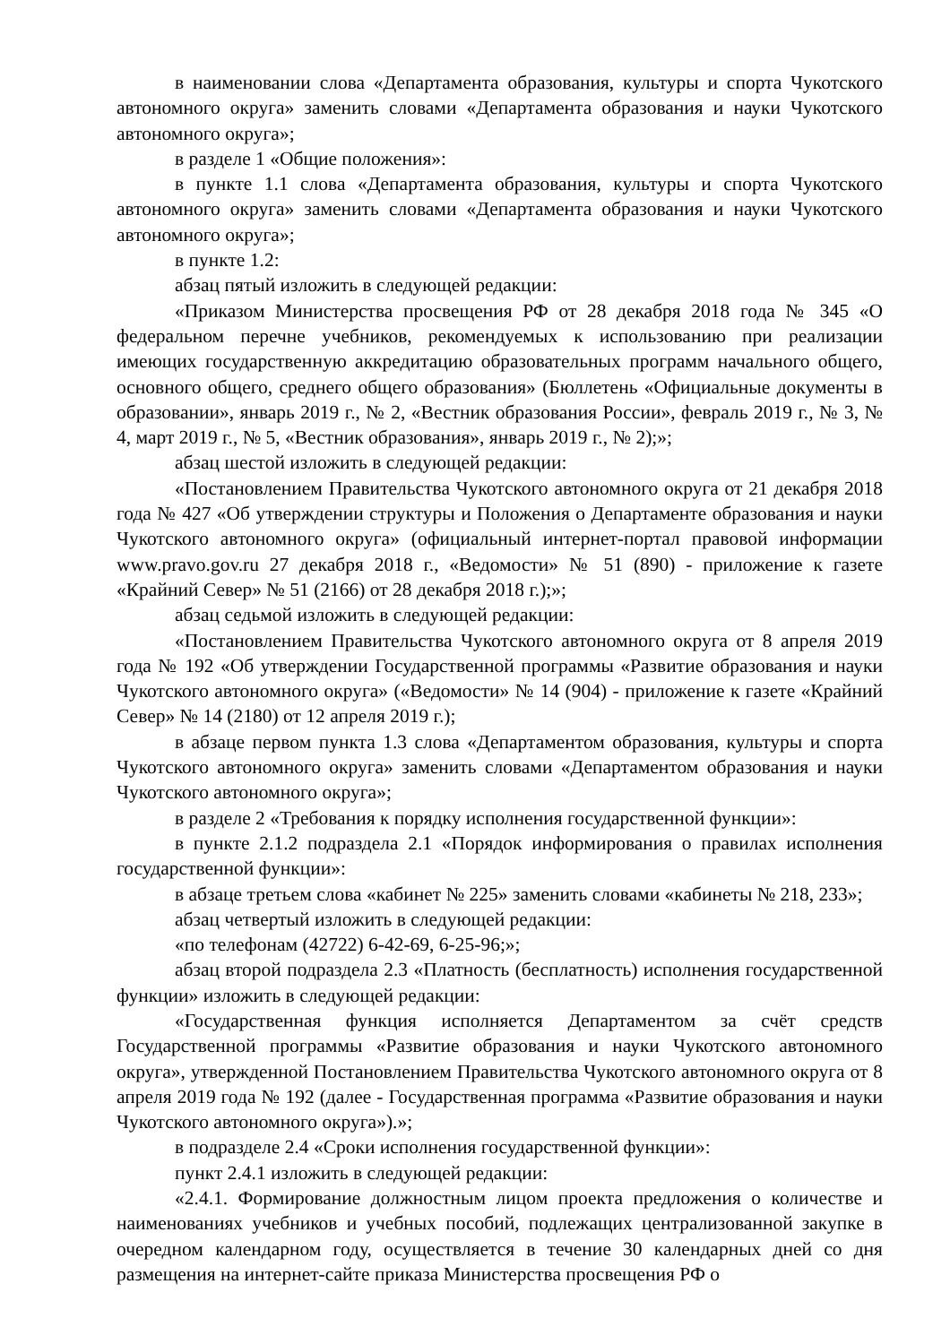в наименовании слова «Департамента образования, культуры и спорта Чукотского автономного округа» заменить словами «Департамента образования и науки Чукотского автономного округа»;
в разделе 1 «Общие положения»:
в пункте 1.1 слова «Департамента образования, культуры и спорта Чукотского автономного округа» заменить словами «Департамента образования и науки Чукотского автономного округа»;
в пункте 1.2:
абзац пятый изложить в следующей редакции:
«Приказом Министерства просвещения РФ от 28 декабря 2018 года № 345 «О федеральном перечне учебников, рекомендуемых к использованию при реализации имеющих государственную аккредитацию образовательных программ начального общего, основного общего, среднего общего образования» (Бюллетень «Официальные документы в образовании», январь 2019 г., № 2, «Вестник образования России», февраль 2019 г., № 3, № 4, март 2019 г., № 5, «Вестник образования», январь 2019 г., № 2);»;
абзац шестой изложить в следующей редакции:
«Постановлением Правительства Чукотского автономного округа от 21 декабря 2018 года № 427 «Об утверждении структуры и Положения о Департаменте образования и науки Чукотского автономного округа» (официальный интернет-портал правовой информации www.pravo.gov.ru 27 декабря 2018 г., «Ведомости» № 51 (890) - приложение к газете «Крайний Север» № 51 (2166) от 28 декабря 2018 г.);»;
абзац седьмой изложить в следующей редакции:
«Постановлением Правительства Чукотского автономного округа от 8 апреля 2019 года № 192 «Об утверждении Государственной программы «Развитие образования и науки Чукотского автономного округа» («Ведомости» № 14 (904) - приложение к газете «Крайний Север» № 14 (2180) от 12 апреля 2019 г.);
в абзаце первом пункта 1.3 слова «Департаментом образования, культуры и спорта Чукотского автономного округа» заменить словами «Департаментом образования и науки Чукотского автономного округа»;
в разделе 2 «Требования к порядку исполнения государственной функции»:
в пункте 2.1.2 подраздела 2.1 «Порядок информирования о правилах исполнения государственной функции»:
в абзаце третьем слова «кабинет № 225» заменить словами «кабинеты № 218, 233»;
абзац четвертый изложить в следующей редакции:
«по телефонам (42722) 6-42-69, 6-25-96;»;
абзац второй подраздела 2.3 «Платность (бесплатность) исполнения государственной функции» изложить в следующей редакции:
«Государственная функция исполняется Департаментом за счёт средств Государственной программы «Развитие образования и науки Чукотского автономного округа», утвержденной Постановлением Правительства Чукотского автономного округа от 8 апреля 2019 года № 192 (далее - Государственная программа «Развитие образования и науки Чукотского автономного округа»).»;
в подразделе 2.4 «Сроки исполнения государственной функции»:
пункт 2.4.1 изложить в следующей редакции:
«2.4.1. Формирование должностным лицом проекта предложения о количестве и наименованиях учебников и учебных пособий, подлежащих централизованной закупке в очередном календарном году, осуществляется в течение 30 календарных дней со дня размещения на интернет-сайте приказа Министерства просвещения РФ о